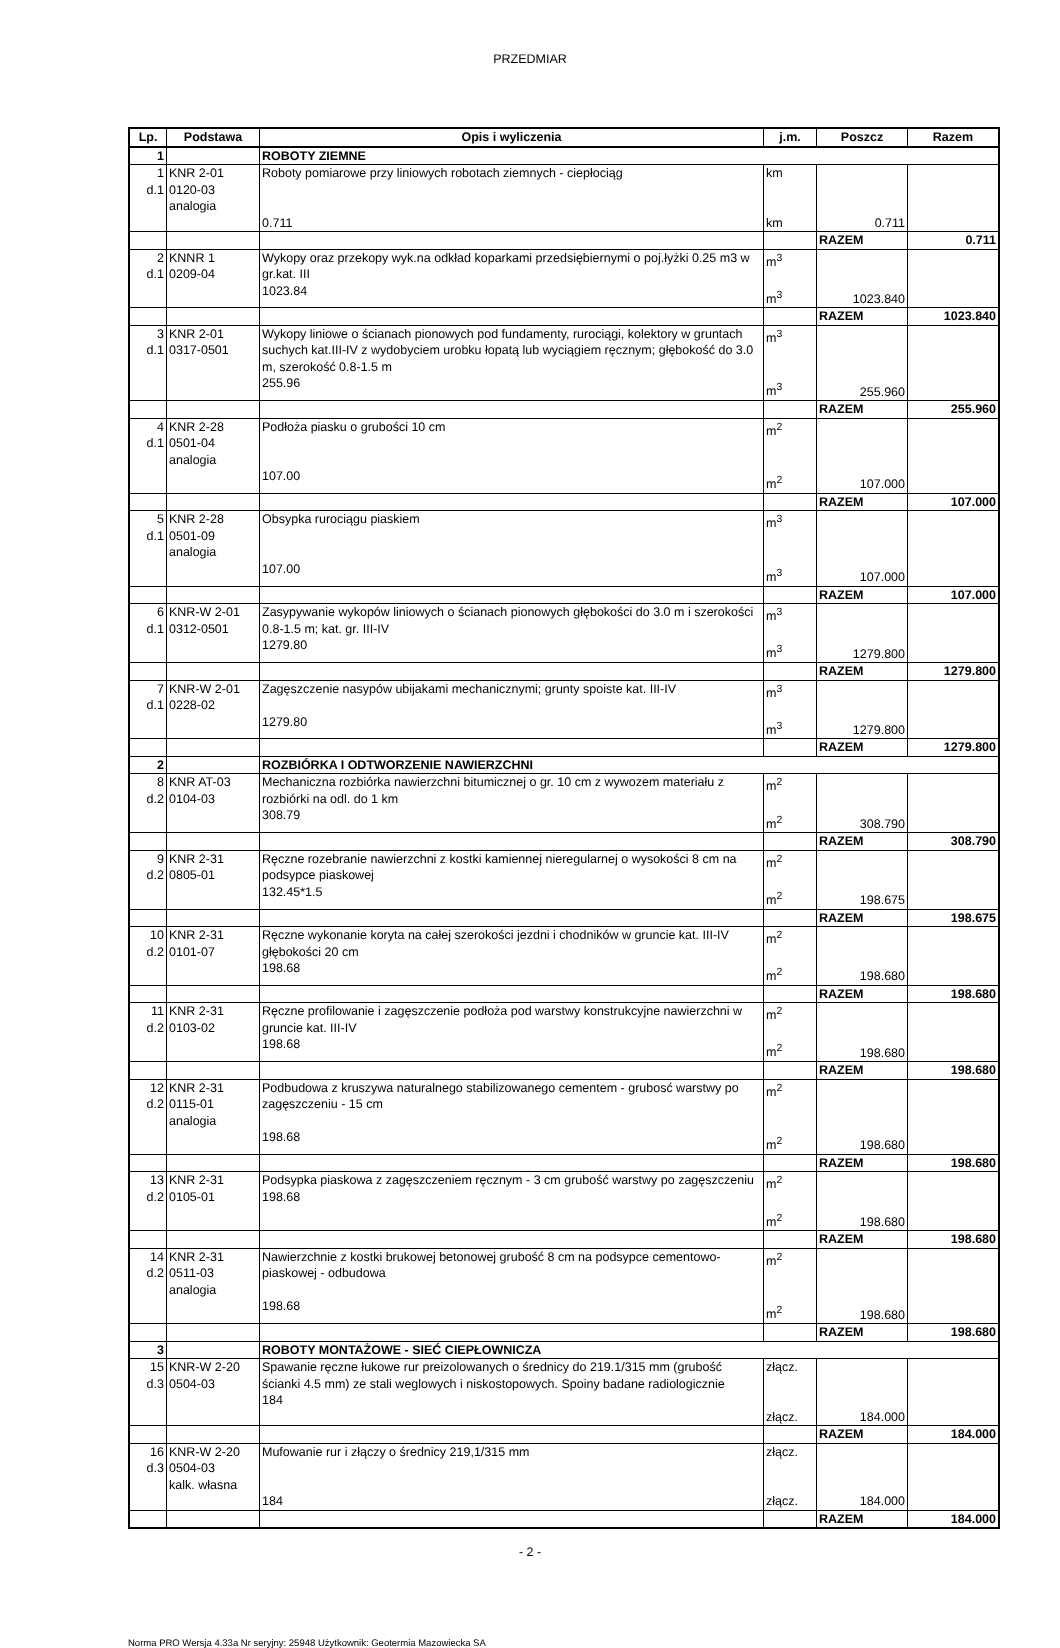PRZEDMIAR
| Lp. | Podstawa | Opis i wyliczenia | j.m. | Poszcz | Razem |
| --- | --- | --- | --- | --- | --- |
| 1 | | ROBOTY ZIEMNE | | | |
| 1 d.1 | KNR 2-01 0120-03 analogia | Roboty pomiarowe przy liniowych robotach ziemnych - ciepłociąg 0.711 | km km | 0.711 | |
| | | | | RAZEM | 0.711 |
| 2 d.1 | KNNR 1 0209-04 | Wykopy oraz przekopy wyk.na odkład koparkami przedsiębiernymi o poj.łyżki 0.25 m3 w gr.kat. III 1023.84 | m<sup>3</sup> m<sup>3</sup> | 1023.840 | |
| | | | | RAZEM | 1023.840 |
| 3 d.1 | KNR 2-01 0317-0501 | Wykopy liniowe o ścianach pionowych pod fundamenty, rurociągi, kolektory w gruntach suchych kat.III-IV z wydobyciem urobku łopatą lub wyciągiem ręcznym; głębokość do 3.0 m, szerokość 0.8-1.5 m 255.96 | m<sup>3</sup> m<sup>3</sup> | 255.960 | |
| | | | | RAZEM | 255.960 |
| 4 d.1 | KNR 2-28 0501-04 analogia | Podłoża piasku o grubości 10 cm 107.00 | m<sup>2</sup> m<sup>2</sup> | 107.000 | |
| | | | | RAZEM | 107.000 |
| 5 d.1 | KNR 2-28 0501-09 analogia | Obsypka rurociągu piaskiem 107.00 | m<sup>3</sup> m<sup>3</sup> | 107.000 | |
| | | | | RAZEM | 107.000 |
| 6 d.1 | KNR-W 2-01 0312-0501 | Zasypywanie wykopów liniowych o ścianach pionowych głębokości do 3.0 m i szerokości 0.8-1.5 m; kat. gr. III-IV 1279.80 | m<sup>3</sup> m<sup>3</sup> | 1279.800 | |
| | | | | RAZEM | 1279.800 |
| 7 d.1 | KNR-W 2-01 0228-02 | Zagęszczenie nasypów ubijakami mechanicznymi; grunty spoiste kat. III-IV 1279.80 | m<sup>3</sup> m<sup>3</sup> | 1279.800 | |
| | | | | RAZEM | 1279.800 |
| 2 | | ROZBIÓRKA I ODTWORZENIE NAWIERZCHNI | | | |
| 8 d.2 | KNR AT-03 0104-03 | Mechaniczna rozbiórka nawierzchni bitumicznej o gr. 10 cm z wywozem materiału z rozbiórki na odl. do 1 km 308.79 | m<sup>2</sup> m<sup>2</sup> | 308.790 | |
| | | | | RAZEM | 308.790 |
| 9 d.2 | KNR 2-31 0805-01 | Ręczne rozebranie nawierzchni z kostki kamiennej nieregularnej o wysokości 8 cm na podsypce piaskowej 132.45*1.5 | m<sup>2</sup> m<sup>2</sup> | 198.675 | |
| | | | | RAZEM | 198.675 |
| 10 d.2 | KNR 2-31 0101-07 | Ręczne wykonanie koryta na całej szerokości jezdni i chodników w gruncie kat. III-IV głębokości 20 cm 198.68 | m<sup>2</sup> m<sup>2</sup> | 198.680 | |
| | | | | RAZEM | 198.680 |
| 11 d.2 | KNR 2-31 0103-02 | Ręczne profilowanie i zagęszczenie podłoża pod warstwy konstrukcyjne nawierzchni w gruncie kat. III-IV 198.68 | m<sup>2</sup> m<sup>2</sup> | 198.680 | |
| | | | | RAZEM | 198.680 |
| 12 d.2 | KNR 2-31 0115-01 analogia | Podbudowa z kruszywa naturalnego stabilizowanego cementem - grubosć warstwy po zagęszczeniu - 15 cm 198.68 | m<sup>2</sup> m<sup>2</sup> | 198.680 | |
| | | | | RAZEM | 198.680 |
| 13 d.2 | KNR 2-31 0105-01 | Podsypka piaskowa z zagęszczeniem ręcznym - 3 cm grubość warstwy po zagęszczeniu 198.68 | m<sup>2</sup> m<sup>2</sup> | 198.680 | |
| | | | | RAZEM | 198.680 |
| 14 d.2 | KNR 2-31 0511-03 analogia | Nawierzchnie z kostki brukowej betonowej grubość 8 cm na podsypce cementowo-piaskowej - odbudowa 198.68 | m<sup>2</sup> m<sup>2</sup> | 198.680 | |
| | | | | RAZEM | 198.680 |
| 3 | | ROBOTY MONTAŻOWE - SIEĆ CIEPŁOWNICZA | | | |
| 15 d.3 | KNR-W 2-20 0504-03 | Spawanie ręczne łukowe rur preizolowanych o średnicy do 219.1/315 mm (grubość ścianki 4.5 mm) ze stali weglowych i niskostopowych. Spoiny badane radiologicznie 184 | złącz. złącz. | 184.000 | |
| | | | | RAZEM | 184.000 |
| 16 d.3 | KNR-W 2-20 0504-03 kalk. własna | Mufowanie rur i złączy o średnicy 219,1/315 mm 184 | złącz. złącz. | 184.000 | |
| | | | | RAZEM | 184.000 |
- 2 -
Norma PRO Wersja 4.33a Nr seryjny: 25948 Użytkownik: Geotermia Mazowiecka SA